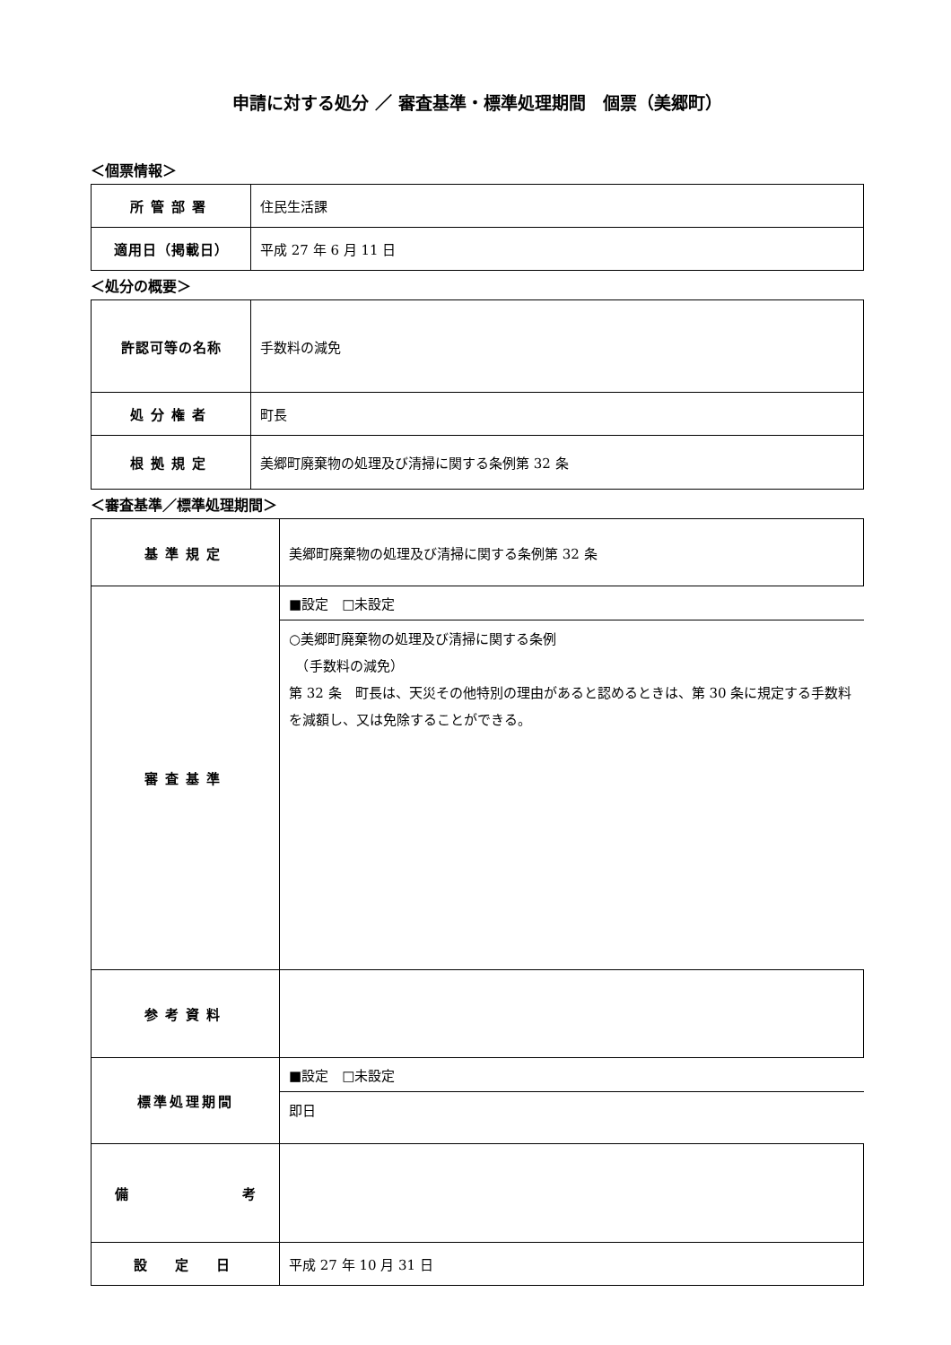申請に対する処分 ／ 審査基準・標準処理期間　個票（美郷町）
＜個票情報＞
| 所管部署 | 住民生活課 |
| 適用日（掲載日） | 平成 27 年 6 月 11 日 |
＜処分の概要＞
| 許認可等の名称 | 手数料の減免 |
| 処分権者 | 町長 |
| 根拠規定 | 美郷町廃棄物の処理及び清掃に関する条例第 32 条 |
＜審査基準／標準処理期間＞
| 基準規定 | 美郷町廃棄物の処理及び清掃に関する条例第 32 条 |
| 審査基準 | ■設定 □未設定 ○美郷町廃棄物の処理及び清掃に関する条例 （手数料の減免） 第 32 条 町長は、天災その他特別の理由があると認めるときは、第 30 条に規定する手数料を減額し、又は免除することができる。 |
| 参考資料 | |
| 標準処理期間 | ■設定 □未設定 即日 |
| 備 考 | |
| 設 定 日 | 平成 27 年 10 月 31 日 |